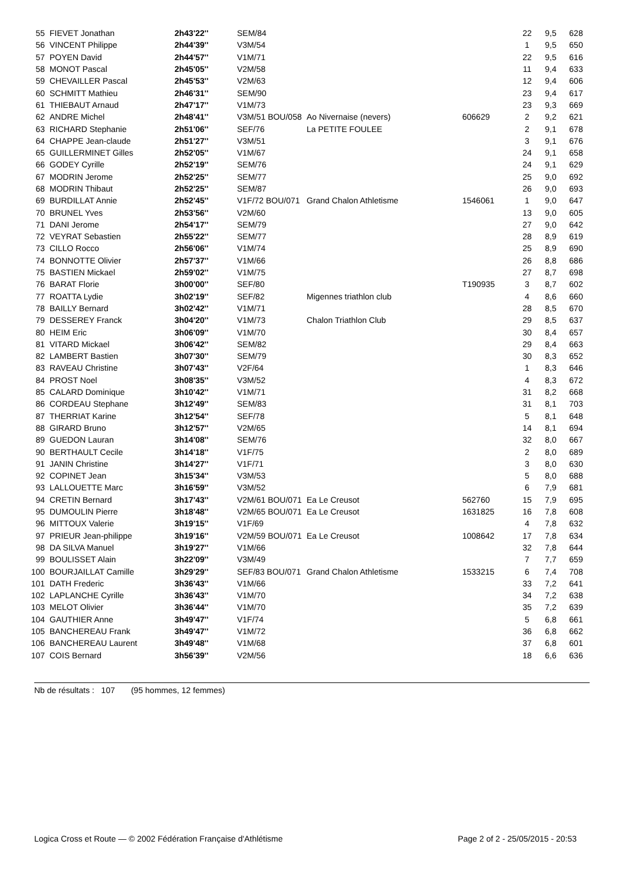| 55 | FIEVET Jonathan | 2h43'22'' | SEM/84 | | | 22 | 9,5 | 628 |
| 56 | VINCENT Philippe | 2h44'39'' | V3M/54 | | | 1 | 9,5 | 650 |
| 57 | POYEN David | 2h44'57'' | V1M/71 | | | 22 | 9,5 | 616 |
| 58 | MONOT Pascal | 2h45'05'' | V2M/58 | | | 11 | 9,4 | 633 |
| 59 | CHEVAILLER Pascal | 2h45'53'' | V2M/63 | | | 12 | 9,4 | 606 |
| 60 | SCHMITT Mathieu | 2h46'31'' | SEM/90 | | | 23 | 9,4 | 617 |
| 61 | THIEBAUT Arnaud | 2h47'17'' | V1M/73 | | | 23 | 9,3 | 669 |
| 62 | ANDRE Michel | 2h48'41'' | V3M/51 BOU/058 | Ao Nivernaise (nevers) | 606629 | 2 | 9,2 | 621 |
| 63 | RICHARD Stephanie | 2h51'06'' | SEF/76 | La PETITE FOULEE | | 2 | 9,1 | 678 |
| 64 | CHAPPE Jean-claude | 2h51'27'' | V3M/51 | | | 3 | 9,1 | 676 |
| 65 | GUILLERMINET Gilles | 2h52'05'' | V1M/67 | | | 24 | 9,1 | 658 |
| 66 | GODEY Cyrille | 2h52'19'' | SEM/76 | | | 24 | 9,1 | 629 |
| 67 | MODRIN Jerome | 2h52'25'' | SEM/77 | | | 25 | 9,0 | 692 |
| 68 | MODRIN Thibaut | 2h52'25'' | SEM/87 | | | 26 | 9,0 | 693 |
| 69 | BURDILLAT Annie | 2h52'45'' | V1F/72 BOU/071 | Grand Chalon Athletisme | 1546061 | 1 | 9,0 | 647 |
| 70 | BRUNEL Yves | 2h53'56'' | V2M/60 | | | 13 | 9,0 | 605 |
| 71 | DANI Jerome | 2h54'17'' | SEM/79 | | | 27 | 9,0 | 642 |
| 72 | VEYRAT Sebastien | 2h55'22'' | SEM/77 | | | 28 | 8,9 | 619 |
| 73 | CILLO Rocco | 2h56'06'' | V1M/74 | | | 25 | 8,9 | 690 |
| 74 | BONNOTTE Olivier | 2h57'37'' | V1M/66 | | | 26 | 8,8 | 686 |
| 75 | BASTIEN Mickael | 2h59'02'' | V1M/75 | | | 27 | 8,7 | 698 |
| 76 | BARAT Florie | 3h00'00'' | SEF/80 | | T190935 | 3 | 8,7 | 602 |
| 77 | ROATTA Lydie | 3h02'19'' | SEF/82 | Migennes triathlon club | | 4 | 8,6 | 660 |
| 78 | BAILLY Bernard | 3h02'42'' | V1M/71 | | | 28 | 8,5 | 670 |
| 79 | DESSEREY Franck | 3h04'20'' | V1M/73 | Chalon Triathlon Club | | 29 | 8,5 | 637 |
| 80 | HEIM Eric | 3h06'09'' | V1M/70 | | | 30 | 8,4 | 657 |
| 81 | VITARD Mickael | 3h06'42'' | SEM/82 | | | 29 | 8,4 | 663 |
| 82 | LAMBERT Bastien | 3h07'30'' | SEM/79 | | | 30 | 8,3 | 652 |
| 83 | RAVEAU Christine | 3h07'43'' | V2F/64 | | | 1 | 8,3 | 646 |
| 84 | PROST Noel | 3h08'35'' | V3M/52 | | | 4 | 8,3 | 672 |
| 85 | CALARD Dominique | 3h10'42'' | V1M/71 | | | 31 | 8,2 | 668 |
| 86 | CORDEAU Stephane | 3h12'49'' | SEM/83 | | | 31 | 8,1 | 703 |
| 87 | THERRIAT Karine | 3h12'54'' | SEF/78 | | | 5 | 8,1 | 648 |
| 88 | GIRARD Bruno | 3h12'57'' | V2M/65 | | | 14 | 8,1 | 694 |
| 89 | GUEDON Lauran | 3h14'08'' | SEM/76 | | | 32 | 8,0 | 667 |
| 90 | BERTHAULT Cecile | 3h14'18'' | V1F/75 | | | 2 | 8,0 | 689 |
| 91 | JANIN Christine | 3h14'27'' | V1F/71 | | | 3 | 8,0 | 630 |
| 92 | COPINET Jean | 3h15'34'' | V3M/53 | | | 5 | 8,0 | 688 |
| 93 | LALLOUETTE Marc | 3h16'59'' | V3M/52 | | | 6 | 7,9 | 681 |
| 94 | CRETIN Bernard | 3h17'43'' | V2M/61 BOU/071 | Ea Le Creusot | 562760 | 15 | 7,9 | 695 |
| 95 | DUMOULIN Pierre | 3h18'48'' | V2M/65 BOU/071 | Ea Le Creusot | 1631825 | 16 | 7,8 | 608 |
| 96 | MITTOUX Valerie | 3h19'15'' | V1F/69 | | | 4 | 7,8 | 632 |
| 97 | PRIEUR Jean-philippe | 3h19'16'' | V2M/59 BOU/071 | Ea Le Creusot | 1008642 | 17 | 7,8 | 634 |
| 98 | DA SILVA Manuel | 3h19'27'' | V1M/66 | | | 32 | 7,8 | 644 |
| 99 | BOULISSET Alain | 3h22'09'' | V3M/49 | | | 7 | 7,7 | 659 |
| 100 | BOURJAILLAT Camille | 3h29'29'' | SEF/83 BOU/071 | Grand Chalon Athletisme | 1533215 | 6 | 7,4 | 708 |
| 101 | DATH Frederic | 3h36'43'' | V1M/66 | | | 33 | 7,2 | 641 |
| 102 | LAPLANCHE Cyrille | 3h36'43'' | V1M/70 | | | 34 | 7,2 | 638 |
| 103 | MELOT Olivier | 3h36'44'' | V1M/70 | | | 35 | 7,2 | 639 |
| 104 | GAUTHIER Anne | 3h49'47'' | V1F/74 | | | 5 | 6,8 | 661 |
| 105 | BANCHEREAU Frank | 3h49'47'' | V1M/72 | | | 36 | 6,8 | 662 |
| 106 | BANCHEREAU Laurent | 3h49'48'' | V1M/68 | | | 37 | 6,8 | 601 |
| 107 | COIS Bernard | 3h56'39'' | V2M/56 | | | 18 | 6,6 | 636 |
Nb de résultats : 107 (95 hommes, 12 femmes)
Logica Cross et Route — © 2002 Fédération Française d'Athlétisme Page 2 of 2 - 25/05/2015 - 20:53